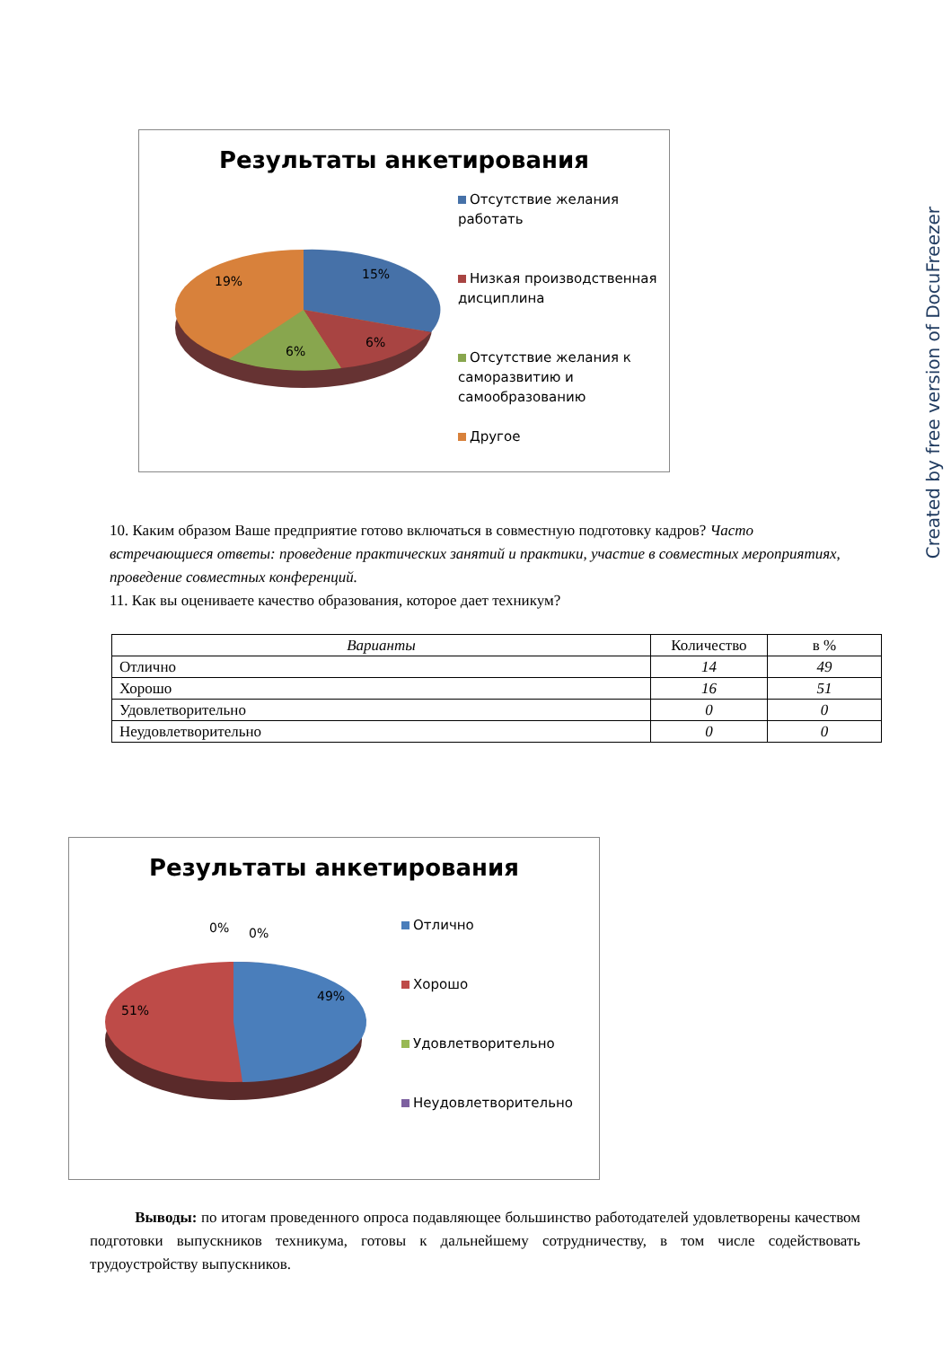Результаты анкетирования
19% 15%
6%
6%
Отсутствие желания работать
Низкая производственная дисциплина
Отсутствие желания к саморазвитию и самообразованию
Другое
Created by free version of DocuFreezer
10. Каким образом Ваше предприятие готово включаться в совместную подготовку кадров? Часто встречающиеся ответы: проведение практических занятий и практики, участие в совместных мероприятиях, проведение совместных конференций.
11. Как вы оцениваете качество образования, которое дает техникум?
| Варианты | Количество | в % |
| --- | --- | --- |
| Отлично | 14 | 49 |
| Хорошо | 16 | 51 |
| Удовлетворительно | 0 | 0 |
| Неудовлетворительно | 0 | 0 |
Результаты анкетирования
0% 0%
51%
49%
Отлично
Хорошо
Удовлетворительно
Неудовлетворительно
Выводы: по итогам проведенного опроса подавляющее большинство работодателей удовлетворены качеством подготовки выпускников техникума, готовы к дальнейшему сотрудничеству, в том числе содействовать трудоустройству выпускников.